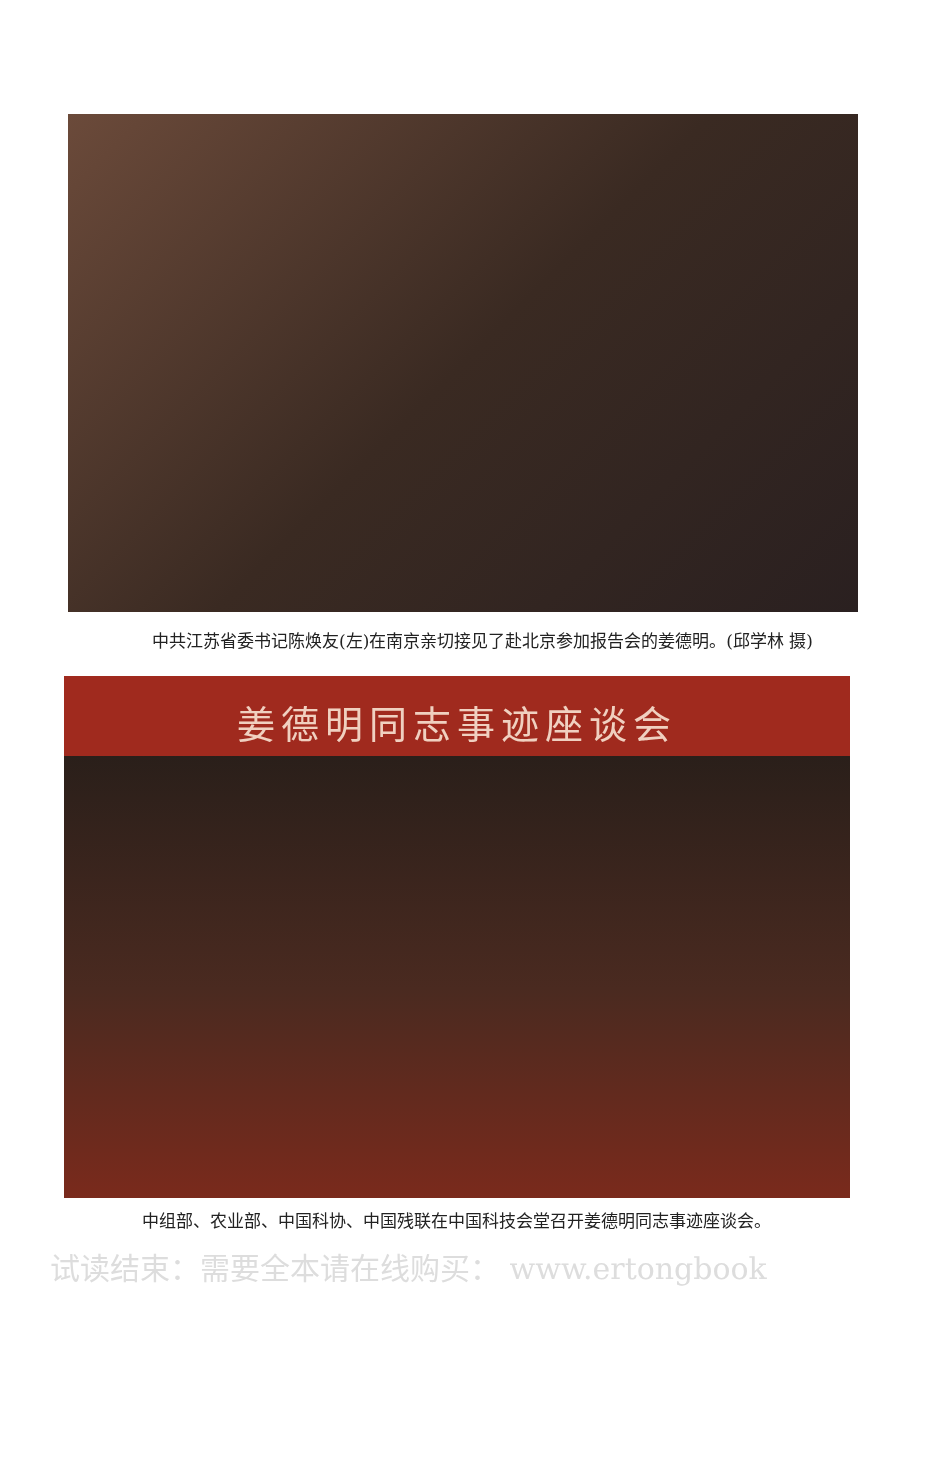中共江苏省委书记陈焕友(左)在南京亲切接见了赴北京参加报告会的姜德明。(邱学林 摄)
姜德明同志事迹座谈会
中组部、农业部、中国科协、中国残联在中国科技会堂召开姜德明同志事迹座谈会。
试读结束：需要全本请在线购买： www.ertongbook